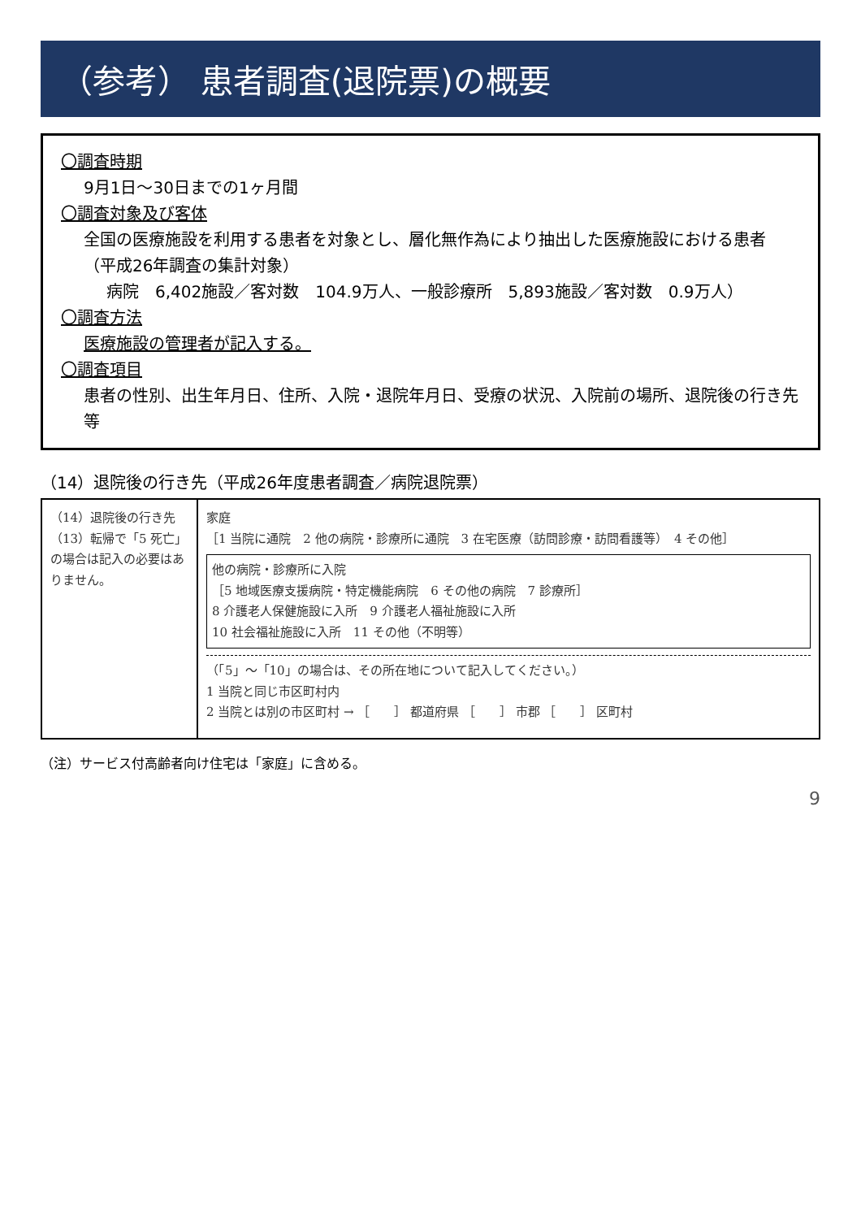（参考） 患者調査(退院票)の概要
〇調査時期
9月1日～30日までの1ヶ月間
〇調査対象及び客体
全国の医療施設を利用する患者を対象とし、層化無作為により抽出した医療施設における患者
（平成26年調査の集計対象）
病院　6,402施設／客対数　104.9万人、一般診療所　5,893施設／客対数　0.9万人）
〇調査方法
医療施設の管理者が記入する。
〇調査項目
患者の性別、出生年月日、住所、入院・退院年月日、受療の状況、入院前の場所、退院後の行き先等
（14）退院後の行き先（平成26年度患者調査／病院退院票）
（14）退院後の行き先
（13）転帰で「5 死亡」の場合は記入の必要はありません。
家庭
［1 当院に通院　2 他の病院・診療所に通院　3 在宅医療（訪問診療・訪問看護等）　4 その他］
他の病院・診療所に入院
［5 地域医療支援病院・特定機能病院　6 その他の病院　7 診療所］
8 介護老人保健施設に入所　9 介護老人福祉施設に入所
10 社会福祉施設に入所　11 その他（不明等）
（「5」～「10」の場合は、その所在地について記入してください。）
1 当院と同じ市区町村内
2 当院とは別の市区町村 → ［　　］ 都道府県 ［　　］ 市郡 ［　　］ 区町村
（注）サービス付高齢者向け住宅は「家庭」に含める。
9